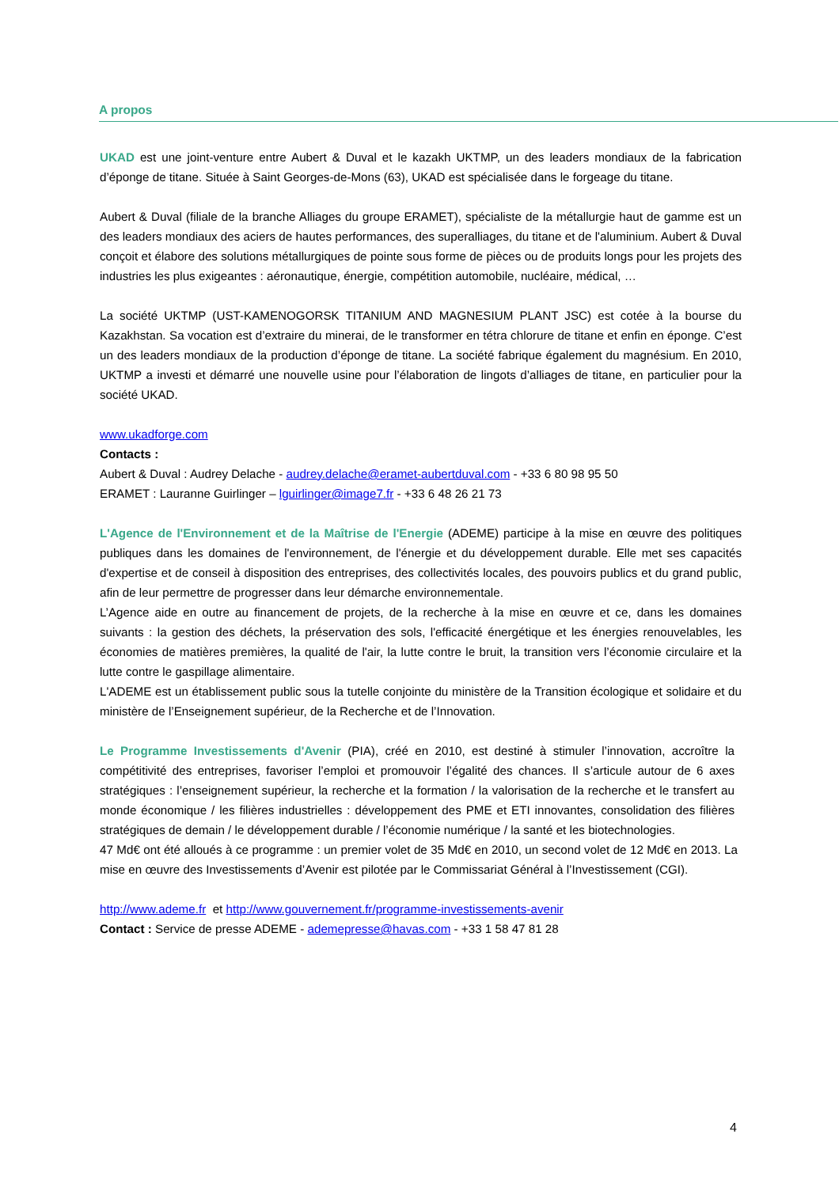A propos
UKAD est une joint-venture entre Aubert & Duval et le kazakh UKTMP, un des leaders mondiaux de la fabrication d’éponge de titane. Située à Saint Georges-de-Mons (63), UKAD est spécialisée dans le forgeage du titane.
Aubert & Duval (filiale de la branche Alliages du groupe ERAMET), spécialiste de la métallurgie haut de gamme est un des leaders mondiaux des aciers de hautes performances, des superalliages, du titane et de l'aluminium. Aubert & Duval conçoit et élabore des solutions métallurgiques de pointe sous forme de pièces ou de produits longs pour les projets des industries les plus exigeantes : aéronautique, énergie, compétition automobile, nucléaire, médical, …
La société UKTMP (UST-KAMENOGORSK TITANIUM AND MAGNESIUM PLANT JSC) est cotée à la bourse du Kazakhstan. Sa vocation est d’extraire du minerai, de le transformer en tétra chlorure de titane et enfin en éponge. C’est un des leaders mondiaux de la production d’éponge de titane. La société fabrique également du magnésium. En 2010, UKTMP a investi et démarré une nouvelle usine pour l’élaboration de lingots d’alliages de titane, en particulier pour la société UKAD.
www.ukadforge.com
Contacts :
Aubert & Duval : Audrey Delache - audrey.delache@eramet-aubertduval.com - +33 6 80 98 95 50
ERAMET : Lauranne Guirlinger – lguirlinger@image7.fr - +33 6 48 26 21 73
L'Agence de l'Environnement et de la Maîtrise de l'Energie (ADEME) participe à la mise en œuvre des politiques publiques dans les domaines de l'environnement, de l'énergie et du développement durable. Elle met ses capacités d'expertise et de conseil à disposition des entreprises, des collectivités locales, des pouvoirs publics et du grand public, afin de leur permettre de progresser dans leur démarche environnementale.
L’Agence aide en outre au financement de projets, de la recherche à la mise en œuvre et ce, dans les domaines suivants : la gestion des déchets, la préservation des sols, l'efficacité énergétique et les énergies renouvelables, les économies de matières premières, la qualité de l'air, la lutte contre le bruit, la transition vers l’économie circulaire et la lutte contre le gaspillage alimentaire.
L'ADEME est un établissement public sous la tutelle conjointe du ministère de la Transition écologique et solidaire et du ministère de l’Enseignement supérieur, de la Recherche et de l’Innovation.
Le Programme Investissements d'Avenir (PIA), créé en 2010, est destiné à stimuler l’innovation, accroître la compétitivité des entreprises, favoriser l’emploi et promouvoir l’égalité des chances. Il s’articule autour de 6 axes stratégiques : l’enseignement supérieur, la recherche et la formation / la valorisation de la recherche et le transfert au monde économique / les filières industrielles : développement des PME et ETI innovantes, consolidation des filières stratégiques de demain / le développement durable / l’économie numérique / la santé et les biotechnologies.
47 Md€ ont été alloués à ce programme : un premier volet de 35 Md€ en 2010, un second volet de 12 Md€ en 2013. La mise en œuvre des Investissements d’Avenir est pilotée par le Commissariat Général à l’Investissement (CGI).
http://www.ademe.fr et http://www.gouvernement.fr/programme-investissements-avenir
Contact : Service de presse ADEME - ademepresse@havas.com - +33 1 58 47 81 28
4